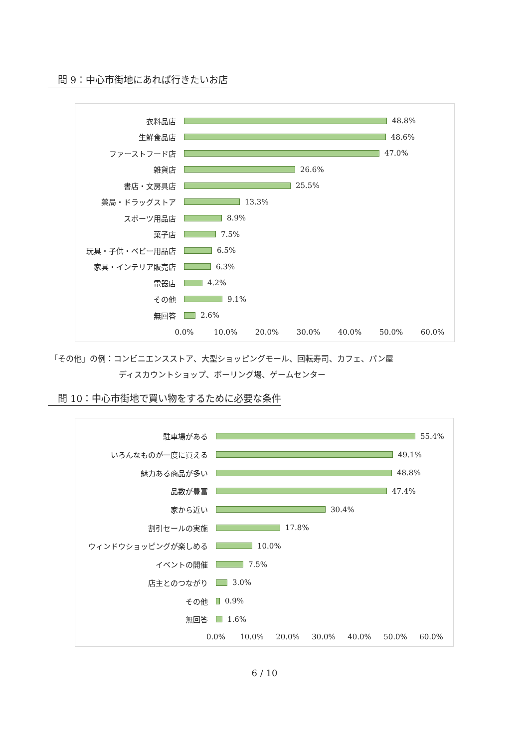問 9：中心市街地にあれば行きたいお店
衣料品店 48.8%
生鮮食品店 48.6%
ファーストフード店 47.0%
雑貨店 26.6%
書店・文房具店 25.5%
薬局・ドラッグストア 13.3%
スポーツ用品店 8.9%
菓子店 7.5%
玩具・子供・ベビー用品店 6.5%
家具・インテリア販売店 6.3%
電器店 4.2%
その他 9.1%
無回答 2.6%
0.0% 10.0% 20.0% 30.0% 40.0% 50.0% 60.0%
「その他」の例：コンビニエンスストア、大型ショッピングモール、回転寿司、カフェ、パン屋
ディスカウントショップ、ボーリング場、ゲームセンター
問 10：中心市街地で買い物をするために必要な条件
駐車場がある 55.4%
いろんなものが一度に買える 49.1%
魅力ある商品が多い 48.8%
品数が豊富 47.4%
家から近い 30.4%
割引セールの実施 17.8%
ウィンドウショッピングが楽しめる 10.0%
イベントの開催 7.5%
店主とのつながり 3.0%
その他 0.9%
無回答 1.6%
0.0% 10.0% 20.0% 30.0% 40.0% 50.0% 60.0%
6 / 10